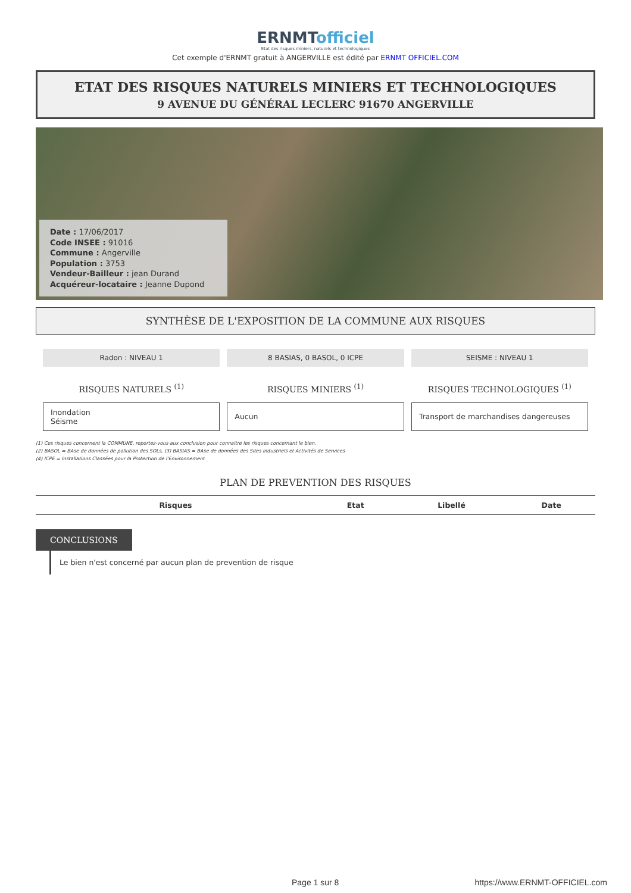ERNMTofficiel
Etat des risques miniers, naturels et technologiques
Cet exemple d'ERNMT gratuit à ANGERVILLE est édité par ERNMT OFFICIEL.COM
ETAT DES RISQUES NATURELS MINIERS ET TECHNOLOGIQUES
9 AVENUE DU GÉNÉRAL LECLERC 91670 ANGERVILLE
Date : 17/06/2017
Code INSEE : 91016
Commune : Angerville
Population : 3753
Vendeur-Bailleur : jean Durand
Acquéreur-locataire : Jeanne Dupond
SYNTHÈSE DE L'EXPOSITION DE LA COMMUNE AUX RISQUES
Radon : NIVEAU 1
RISQUES NATURELS <sup>(1)</sup>
Inondation
Séisme
8 BASIAS, 0 BASOL, 0 ICPE
RISQUES MINIERS <sup>(1)</sup>
Aucun
SEISME : NIVEAU 1
RISQUES TECHNOLOGIQUES <sup>(1)</sup>
Transport de marchandises dangereuses
(1) Ces risques concernent la COMMUNE, reportez-vous aux conclusion pour connaitre les risques concernant le bien.
(2) BASOL = BAse de données de pollution des SOLs, (3) BASIAS = BAse de données des Sites Industriels et Activités de Services
(4) ICPE = Installations Classées pour la Protection de l'Environnement
PLAN DE PREVENTION DES RISQUES
| Risques | Etat | Libellé | Date |
| --- | --- | --- | --- |
CONCLUSIONS
Le bien n'est concerné par aucun plan de prevention de risque
Page 1 sur 8 https://www.ERNMT-OFFICIEL.com